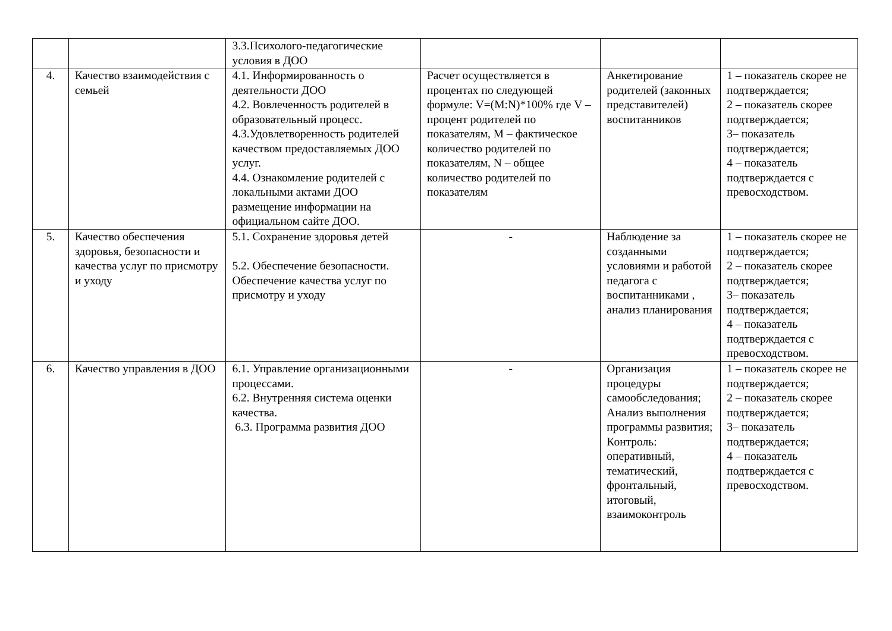| | | 3.3.Психолого-педагогические условия в ДОО | | | |
| 4. | Качество взаимодействия с семьей | 4.1. Информированность о деятельности ДОО 4.2. Вовлеченность родителей в образовательный процесс. 4.3.Удовлетворенность родителей качеством предоставляемых ДОО услуг. 4.4. Ознакомление родителей с локальными актами ДОО размещение информации на официальном сайте ДОО. | Расчет осуществляется в процентах по следующей формуле: V=(M:N)*100% где V –процент родителей по показателям, M – фактическое количество родителей по показателям, N – общее количество родителей по показателям | Анкетирование родителей (законных представителей) воспитанников | 1 – показатель скорее не подтверждается; 2 – показатель скорее подтверждается; 3– показатель подтверждается; 4 – показатель подтверждается с превосходством. |
| 5. | Качество обеспечения здоровья, безопасности и качества услуг по присмотру и уходу | 5.1. Сохранение здоровья детей 5.2. Обеспечение безопасности. Обеспечение качества услуг по присмотру и уходу | - | Наблюдение за созданными условиями и работой педагога с воспитанниками , анализ планирования | 1 – показатель скорее не подтверждается; 2 – показатель скорее подтверждается; 3– показатель подтверждается; 4 – показатель подтверждается с превосходством. |
| 6. | Качество управления в ДОО | 6.1. Управление организационными процессами. 6.2. Внутренняя система оценки качества. 6.3. Программа развития ДОО | - | Организация процедуры самообследования; Анализ выполнения программы развития; Контроль: оперативный, тематический, фронтальный, итоговый, взаимоконтроль | 1 – показатель скорее не подтверждается; 2 – показатель скорее подтверждается; 3– показатель подтверждается; 4 – показатель подтверждается с превосходством. |